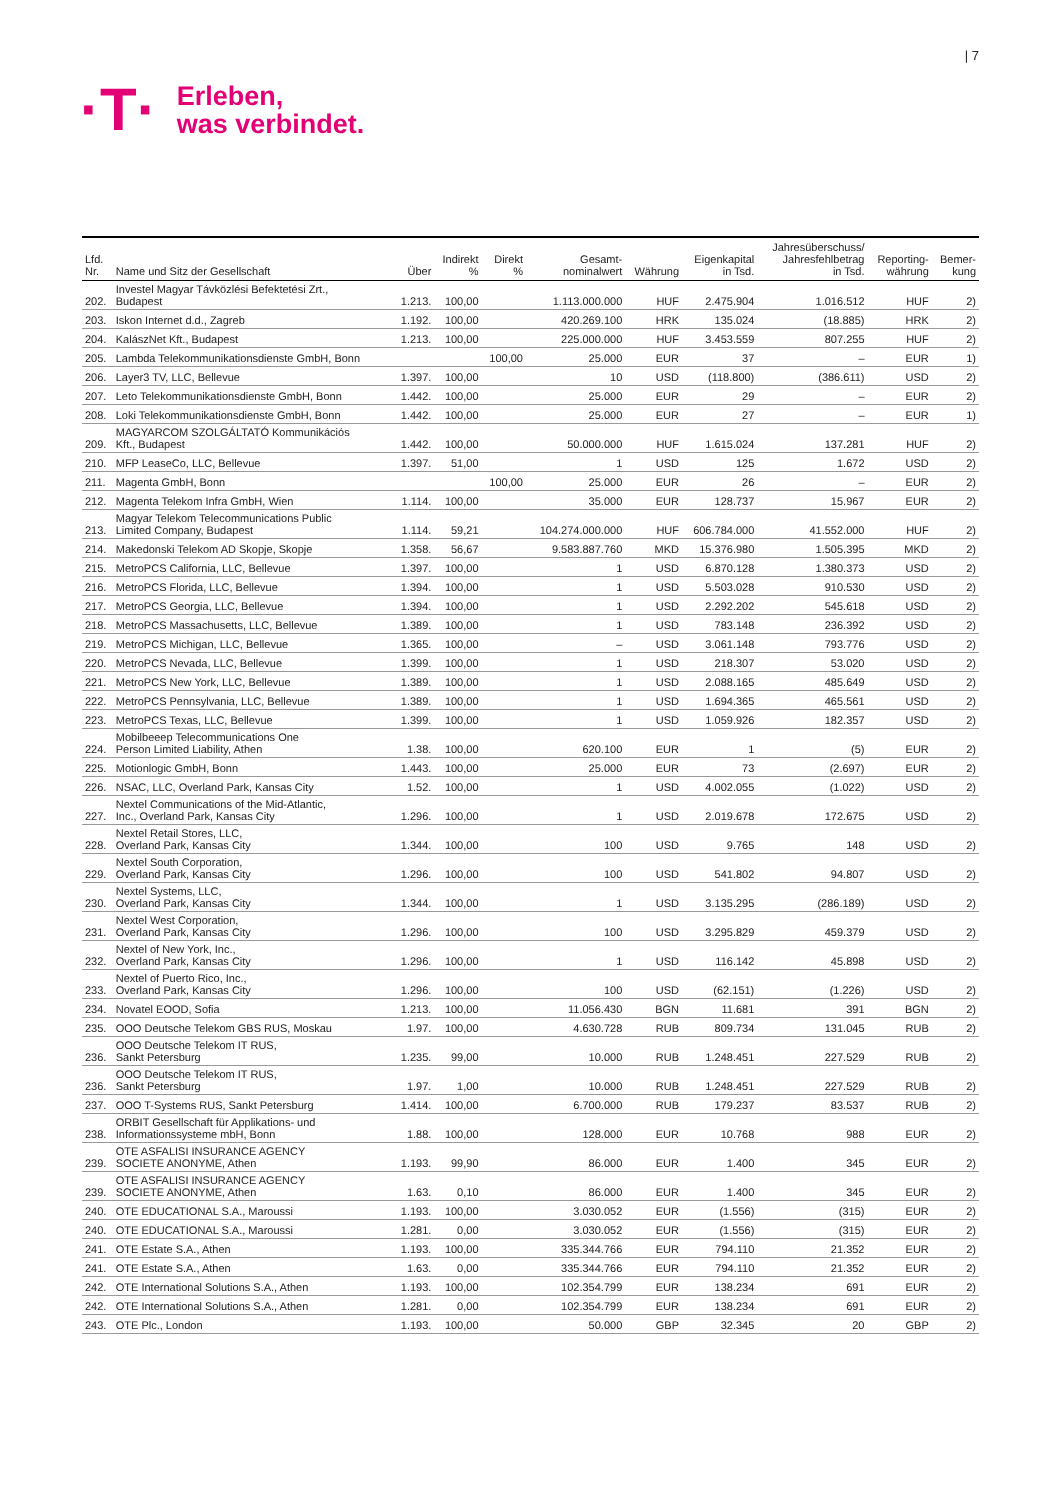| 7
·T·
Erleben,
was verbindet.
| Lfd. Nr. | Name und Sitz der Gesellschaft | Über | Indirekt % | Direkt % | Gesamt- nominalwert | Währung | Eigenkapital in Tsd. | Jahresüberschuss/ Jahresfehlbetrag in Tsd. | Reporting- währung | Bemer- kung |
| --- | --- | --- | --- | --- | --- | --- | --- | --- | --- | --- |
| 202. | Investel Magyar Távközlési Befektetési Zrt., Budapest | 1.213. | 100,00 | | 1.113.000.000 | HUF | 2.475.904 | 1.016.512 | HUF | 2) |
| 203. | Iskon Internet d.d., Zagreb | 1.192. | 100,00 | | 420.269.100 | HRK | 135.024 | (18.885) | HRK | 2) |
| 204. | KalászNet Kft., Budapest | 1.213. | 100,00 | | 225.000.000 | HUF | 3.453.559 | 807.255 | HUF | 2) |
| 205. | Lambda Telekommunikationsdienste GmbH, Bonn | | | 100,00 | 25.000 | EUR | 37 | – | EUR | 1) |
| 206. | Layer3 TV, LLC, Bellevue | 1.397. | 100,00 | | 10 | USD | (118.800) | (386.611) | USD | 2) |
| 207. | Leto Telekommunikationsdienste GmbH, Bonn | 1.442. | 100,00 | | 25.000 | EUR | 29 | – | EUR | 2) |
| 208. | Loki Telekommunikationsdienste GmbH, Bonn | 1.442. | 100,00 | | 25.000 | EUR | 27 | – | EUR | 1) |
| 209. | MAGYARCOM SZOLGÁLTATÓ Kommunikációs Kft., Budapest | 1.442. | 100,00 | | 50.000.000 | HUF | 1.615.024 | 137.281 | HUF | 2) |
| 210. | MFP LeaseCo, LLC, Bellevue | 1.397. | 51,00 | | 1 | USD | 125 | 1.672 | USD | 2) |
| 211. | Magenta GmbH, Bonn | | | 100,00 | 25.000 | EUR | 26 | – | EUR | 2) |
| 212. | Magenta Telekom Infra GmbH, Wien | 1.114. | 100,00 | | 35.000 | EUR | 128.737 | 15.967 | EUR | 2) |
| 213. | Magyar Telekom Telecommunications Public Limited Company, Budapest | 1.114. | 59,21 | | 104.274.000.000 | HUF | 606.784.000 | 41.552.000 | HUF | 2) |
| 214. | Makedonski Telekom AD Skopje, Skopje | 1.358. | 56,67 | | 9.583.887.760 | MKD | 15.376.980 | 1.505.395 | MKD | 2) |
| 215. | MetroPCS California, LLC, Bellevue | 1.397. | 100,00 | | 1 | USD | 6.870.128 | 1.380.373 | USD | 2) |
| 216. | MetroPCS Florida, LLC, Bellevue | 1.394. | 100,00 | | 1 | USD | 5.503.028 | 910.530 | USD | 2) |
| 217. | MetroPCS Georgia, LLC, Bellevue | 1.394. | 100,00 | | 1 | USD | 2.292.202 | 545.618 | USD | 2) |
| 218. | MetroPCS Massachusetts, LLC, Bellevue | 1.389. | 100,00 | | 1 | USD | 783.148 | 236.392 | USD | 2) |
| 219. | MetroPCS Michigan, LLC, Bellevue | 1.365. | 100,00 | | – | USD | 3.061.148 | 793.776 | USD | 2) |
| 220. | MetroPCS Nevada, LLC, Bellevue | 1.399. | 100,00 | | 1 | USD | 218.307 | 53.020 | USD | 2) |
| 221. | MetroPCS New York, LLC, Bellevue | 1.389. | 100,00 | | 1 | USD | 2.088.165 | 485.649 | USD | 2) |
| 222. | MetroPCS Pennsylvania, LLC, Bellevue | 1.389. | 100,00 | | 1 | USD | 1.694.365 | 465.561 | USD | 2) |
| 223. | MetroPCS Texas, LLC, Bellevue | 1.399. | 100,00 | | 1 | USD | 1.059.926 | 182.357 | USD | 2) |
| 224. | Mobilbeeep Telecommunications One Person Limited Liability, Athen | 1.38. | 100,00 | | 620.100 | EUR | 1 | (5) | EUR | 2) |
| 225. | Motionlogic GmbH, Bonn | 1.443. | 100,00 | | 25.000 | EUR | 73 | (2.697) | EUR | 2) |
| 226. | NSAC, LLC, Overland Park, Kansas City | 1.52. | 100,00 | | 1 | USD | 4.002.055 | (1.022) | USD | 2) |
| 227. | Nextel Communications of the Mid-Atlantic, Inc., Overland Park, Kansas City | 1.296. | 100,00 | | 1 | USD | 2.019.678 | 172.675 | USD | 2) |
| 228. | Nextel Retail Stores, LLC, Overland Park, Kansas City | 1.344. | 100,00 | | 100 | USD | 9.765 | 148 | USD | 2) |
| 229. | Nextel South Corporation, Overland Park, Kansas City | 1.296. | 100,00 | | 100 | USD | 541.802 | 94.807 | USD | 2) |
| 230. | Nextel Systems, LLC, Overland Park, Kansas City | 1.344. | 100,00 | | 1 | USD | 3.135.295 | (286.189) | USD | 2) |
| 231. | Nextel West Corporation, Overland Park, Kansas City | 1.296. | 100,00 | | 100 | USD | 3.295.829 | 459.379 | USD | 2) |
| 232. | Nextel of New York, Inc., Overland Park, Kansas City | 1.296. | 100,00 | | 1 | USD | 116.142 | 45.898 | USD | 2) |
| 233. | Nextel of Puerto Rico, Inc., Overland Park, Kansas City | 1.296. | 100,00 | | 100 | USD | (62.151) | (1.226) | USD | 2) |
| 234. | Novatel EOOD, Sofia | 1.213. | 100,00 | | 11.056.430 | BGN | 11.681 | 391 | BGN | 2) |
| 235. | OOO Deutsche Telekom GBS RUS, Moskau | 1.97. | 100,00 | | 4.630.728 | RUB | 809.734 | 131.045 | RUB | 2) |
| 236. | OOO Deutsche Telekom IT RUS, Sankt Petersburg | 1.235. | 99,00 | | 10.000 | RUB | 1.248.451 | 227.529 | RUB | 2) |
| 236. | OOO Deutsche Telekom IT RUS, Sankt Petersburg | 1.97. | 1,00 | | 10.000 | RUB | 1.248.451 | 227.529 | RUB | 2) |
| 237. | OOO T-Systems RUS, Sankt Petersburg | 1.414. | 100,00 | | 6.700.000 | RUB | 179.237 | 83.537 | RUB | 2) |
| 238. | ORBIT Gesellschaft für Applikations- und Informationssysteme mbH, Bonn | 1.88. | 100,00 | | 128.000 | EUR | 10.768 | 988 | EUR | 2) |
| 239. | OTE ASFALISI INSURANCE AGENCY SOCIETE ANONYME, Athen | 1.193. | 99,90 | | 86.000 | EUR | 1.400 | 345 | EUR | 2) |
| 239. | OTE ASFALISI INSURANCE AGENCY SOCIETE ANONYME, Athen | 1.63. | 0,10 | | 86.000 | EUR | 1.400 | 345 | EUR | 2) |
| 240. | OTE EDUCATIONAL S.A., Maroussi | 1.193. | 100,00 | | 3.030.052 | EUR | (1.556) | (315) | EUR | 2) |
| 240. | OTE EDUCATIONAL S.A., Maroussi | 1.281. | 0,00 | | 3.030.052 | EUR | (1.556) | (315) | EUR | 2) |
| 241. | OTE Estate S.A., Athen | 1.193. | 100,00 | | 335.344.766 | EUR | 794.110 | 21.352 | EUR | 2) |
| 241. | OTE Estate S.A., Athen | 1.63. | 0,00 | | 335.344.766 | EUR | 794.110 | 21.352 | EUR | 2) |
| 242. | OTE International Solutions S.A., Athen | 1.193. | 100,00 | | 102.354.799 | EUR | 138.234 | 691 | EUR | 2) |
| 242. | OTE International Solutions S.A., Athen | 1.281. | 0,00 | | 102.354.799 | EUR | 138.234 | 691 | EUR | 2) |
| 243. | OTE Plc., London | 1.193. | 100,00 | | 50.000 | GBP | 32.345 | 20 | GBP | 2) |